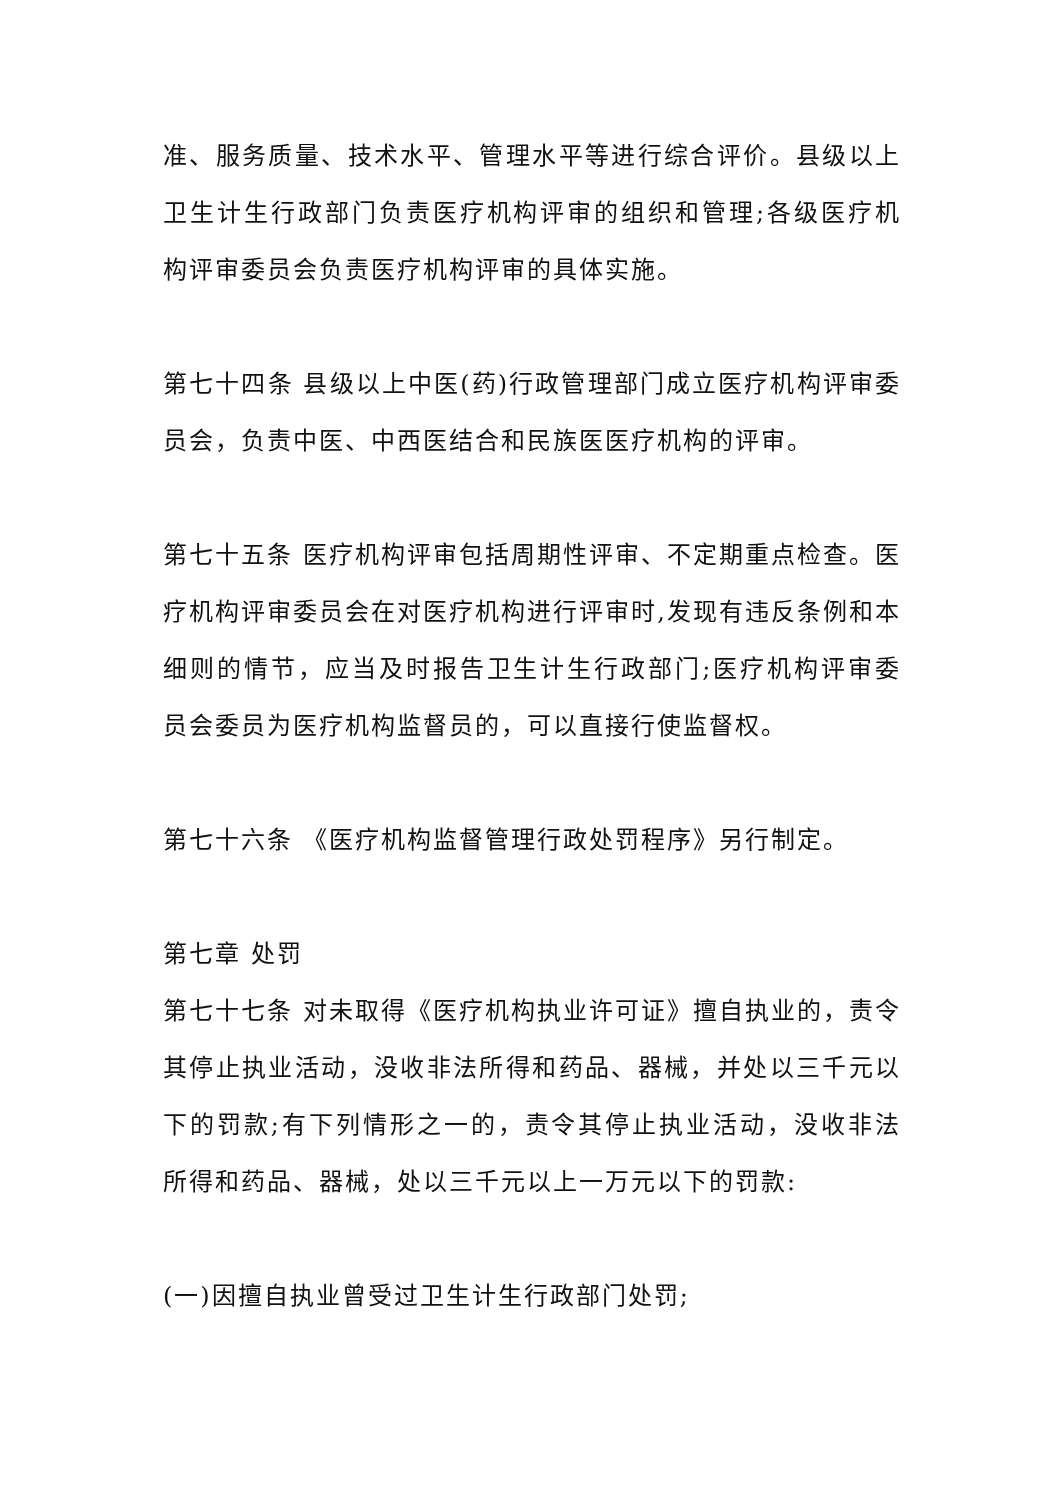准、服务质量、技术水平、管理水平等进行综合评价。县级以上卫生计生行政部门负责医疗机构评审的组织和管理;各级医疗机构评审委员会负责医疗机构评审的具体实施。
第七十四条 县级以上中医(药)行政管理部门成立医疗机构评审委员会，负责中医、中西医结合和民族医医疗机构的评审。
第七十五条 医疗机构评审包括周期性评审、不定期重点检查。医疗机构评审委员会在对医疗机构进行评审时,发现有违反条例和本细则的情节，应当及时报告卫生计生行政部门;医疗机构评审委员会委员为医疗机构监督员的，可以直接行使监督权。
第七十六条 《医疗机构监督管理行政处罚程序》另行制定。
第七章 处罚
第七十七条 对未取得《医疗机构执业许可证》擅自执业的，责令其停止执业活动，没收非法所得和药品、器械，并处以三千元以下的罚款;有下列情形之一的，责令其停止执业活动，没收非法所得和药品、器械，处以三千元以上一万元以下的罚款:
(一)因擅自执业曾受过卫生计生行政部门处罚;